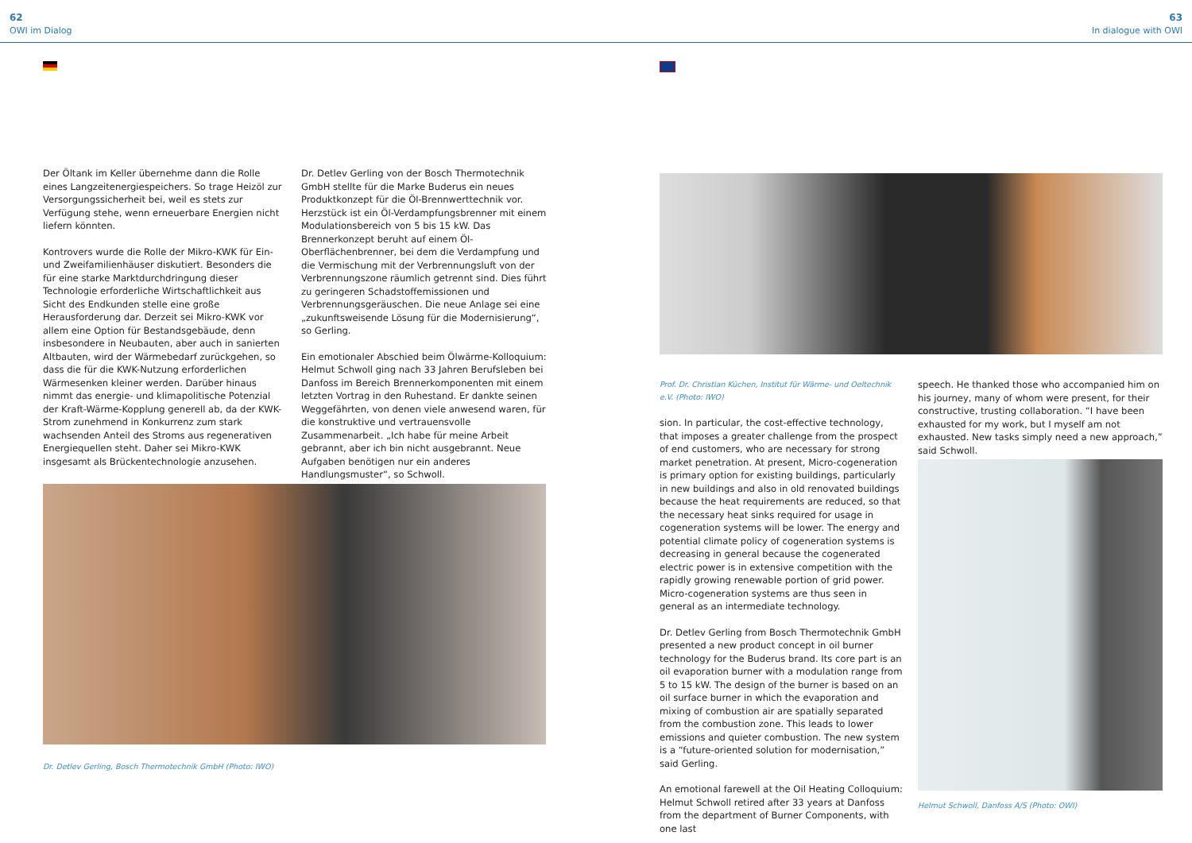62
OWI im Dialog
63
In dialogue with OWI
Der Öltank im Keller übernehme dann die Rolle eines Langzeitenergiespeichers. So trage Heizöl zur Versorgungssicherheit bei, weil es stets zur Verfügung stehe, wenn erneuerbare Energien nicht liefern könnten.
Kontrovers wurde die Rolle der Mikro-KWK für Ein- und Zweifamilienhäuser diskutiert. Besonders die für eine starke Marktdurchdringung dieser Technologie erforderliche Wirtschaftlichkeit aus Sicht des Endkunden stelle eine große Herausforderung dar. Derzeit sei Mikro-KWK vor allem eine Option für Bestandsgebäude, denn insbesondere in Neubauten, aber auch in sanierten Altbauten, wird der Wärmebedarf zurückgehen, so dass die für die KWK-Nutzung erforderlichen Wärmesenken kleiner werden. Darüber hinaus nimmt das energie- und klimapolitische Potenzial der Kraft-Wärme-Kopplung generell ab, da der KWK-Strom zunehmend in Konkurrenz zum stark wachsenden Anteil des Stroms aus regenerativen Energiequellen steht. Daher sei Mikro-KWK insgesamt als Brückentechnologie anzusehen.
Dr. Detlev Gerling von der Bosch Thermotechnik GmbH stellte für die Marke Buderus ein neues Produktkonzept für die Öl-Brennwerttechnik vor. Herzstück ist ein Öl-Verdampfungsbrenner mit einem Modulationsbereich von 5 bis 15 kW. Das Brennerkonzept beruht auf einem Öl-Oberflächenbrenner, bei dem die Verdampfung und die Vermischung mit der Verbrennungsluft von der Verbrennungszone räumlich getrennt sind. Dies führt zu geringeren Schadstoffemissionen und Verbrennungsgeräuschen. Die neue Anlage sei eine „zukunftsweisende Lösung für die Modernisierung“, so Gerling.
Ein emotionaler Abschied beim Ölwärme-Kolloquium: Helmut Schwoll ging nach 33 Jahren Berufsleben bei Danfoss im Bereich Brennerkomponenten mit einem letzten Vortrag in den Ruhestand. Er dankte seinen Weggefährten, von denen viele anwesend waren, für die konstruktive und vertrauensvolle Zusammenarbeit. „Ich habe für meine Arbeit gebrannt, aber ich bin nicht ausgebrannt. Neue Aufgaben benötigen nur ein anderes Handlungsmuster“, so Schwoll.
Dr. Detlev Gerling, Bosch Thermotechnik GmbH (Photo: IWO)
Prof. Dr. Christian Küchen, Institut für Wärme- und Oeltechnik e.V. (Photo: IWO)
sion. In particular, the cost-effective technology, that imposes a greater challenge from the prospect of end customers, who are necessary for strong market penetration. At present, Micro-cogeneration is primary option for existing buildings, particularly in new buildings and also in old renovated buildings because the heat requirements are reduced, so that the necessary heat sinks required for usage in cogeneration systems will be lower. The energy and potential climate policy of cogeneration systems is decreasing in general because the cogenerated electric power is in extensive competition with the rapidly growing renewable portion of grid power. Micro-cogeneration systems are thus seen in general as an intermediate technology.
Dr. Detlev Gerling from Bosch Thermotechnik GmbH presented a new product concept in oil burner technology for the Buderus brand. Its core part is an oil evaporation burner with a modulation range from 5 to 15 kW. The design of the burner is based on an oil surface burner in which the evaporation and mixing of combustion air are spatially separated from the combustion zone. This leads to lower emissions and quieter combustion. The new system is a “future-oriented solution for modernisation,” said Gerling.
An emotional farewell at the Oil Heating Colloquium: Helmut Schwoll retired after 33 years at Danfoss from the department of Burner Components, with one last
speech. He thanked those who accompanied him on his journey, many of whom were present, for their constructive, trusting collaboration. “I have been exhausted for my work, but I myself am not exhausted. New tasks simply need a new approach,” said Schwoll.
Helmut Schwoll, Danfoss A/S (Photo: OWI)